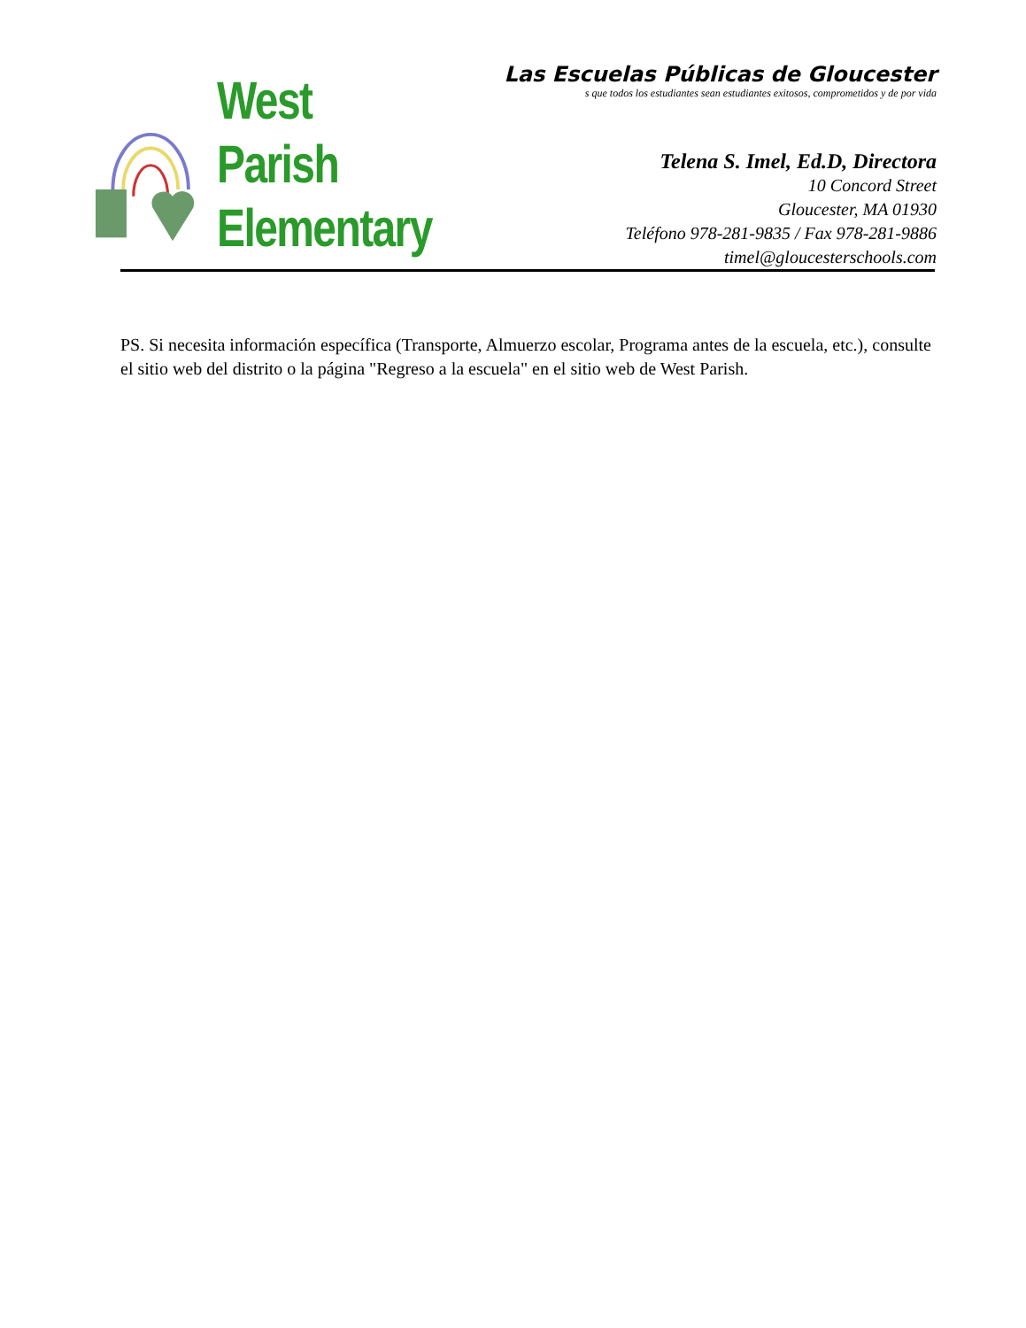West Parish
Elementary
Las Escuelas Públicas de Gloucester
s que todos los estudiantes sean estudiantes exitosos, comprometidos y de por vida
Telena S. Imel, Ed.D, Directora
10 Concord Street
Gloucester, MA 01930
Teléfono 978-281-9835 / Fax 978-281-9886
timel@gloucesterschools.com
PS. Si necesita información específica (Transporte, Almuerzo escolar, Programa antes de la escuela, etc.), consulte el sitio web del distrito o la página "Regreso a la escuela" en el sitio web de West Parish.